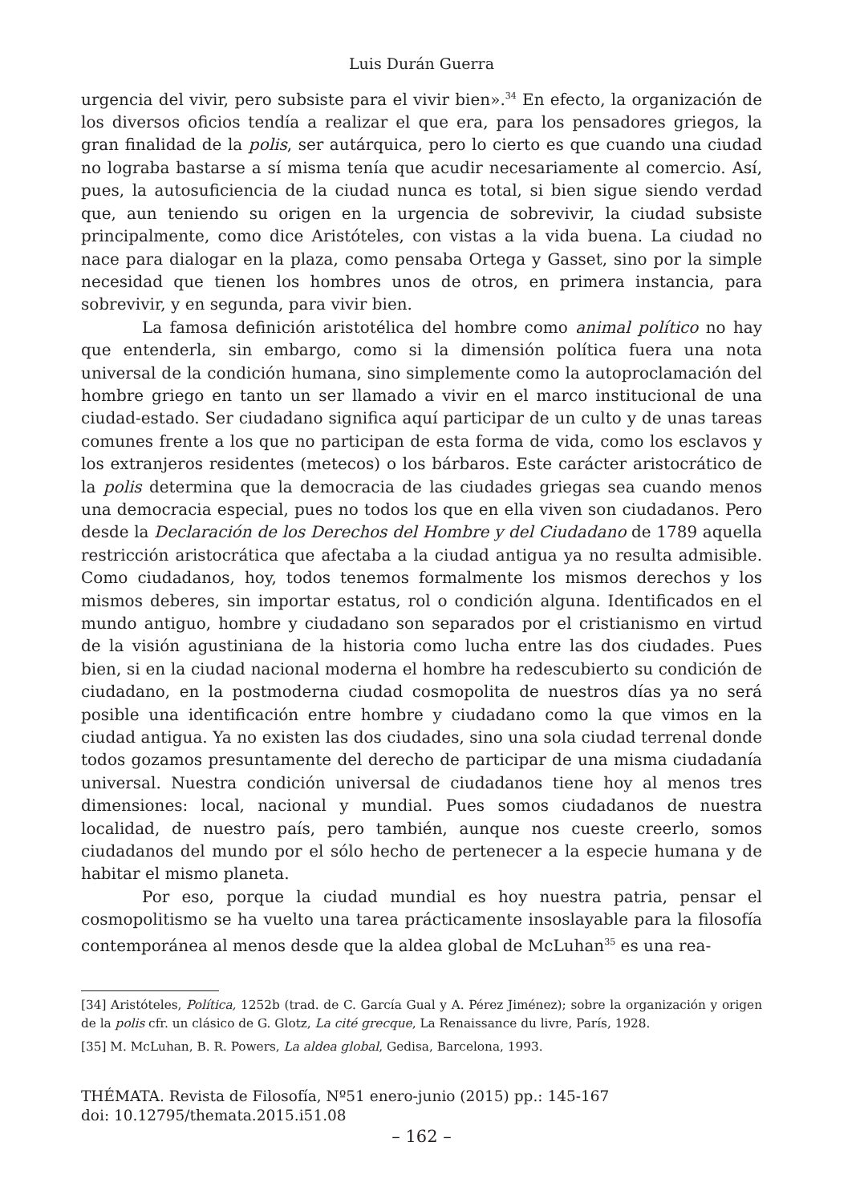Luis Durán Guerra
urgencia del vivir, pero subsiste para el vivir bien».<sup>34</sup> En efecto, la organización de los diversos oficios tendía a realizar el que era, para los pensadores griegos, la gran finalidad de la polis, ser autárquica, pero lo cierto es que cuando una ciudad no lograba bastarse a sí misma tenía que acudir necesariamente al comercio. Así, pues, la autosuficiencia de la ciudad nunca es total, si bien sigue siendo verdad que, aun teniendo su origen en la urgencia de sobrevivir, la ciudad subsiste principalmente, como dice Aristóteles, con vistas a la vida buena. La ciudad no nace para dialogar en la plaza, como pensaba Ortega y Gasset, sino por la simple necesidad que tienen los hombres unos de otros, en primera instancia, para sobrevivir, y en segunda, para vivir bien.
La famosa definición aristotélica del hombre como animal político no hay que entenderla, sin embargo, como si la dimensión política fuera una nota universal de la condición humana, sino simplemente como la autoproclamación del hombre griego en tanto un ser llamado a vivir en el marco institucional de una ciudad-estado. Ser ciudadano significa aquí participar de un culto y de unas tareas comunes frente a los que no participan de esta forma de vida, como los esclavos y los extranjeros residentes (metecos) o los bárbaros. Este carácter aristocrático de la polis determina que la democracia de las ciudades griegas sea cuando menos una democracia especial, pues no todos los que en ella viven son ciudadanos. Pero desde la Declaración de los Derechos del Hombre y del Ciudadano de 1789 aquella restricción aristocrática que afectaba a la ciudad antigua ya no resulta admisible. Como ciudadanos, hoy, todos tenemos formalmente los mismos derechos y los mismos deberes, sin importar estatus, rol o condición alguna. Identificados en el mundo antiguo, hombre y ciudadano son separados por el cristianismo en virtud de la visión agustiniana de la historia como lucha entre las dos ciudades. Pues bien, si en la ciudad nacional moderna el hombre ha redescubierto su condición de ciudadano, en la postmoderna ciudad cosmopolita de nuestros días ya no será posible una identificación entre hombre y ciudadano como la que vimos en la ciudad antigua. Ya no existen las dos ciudades, sino una sola ciudad terrenal donde todos gozamos presuntamente del derecho de participar de una misma ciudadanía universal. Nuestra condición universal de ciudadanos tiene hoy al menos tres dimensiones: local, nacional y mundial. Pues somos ciudadanos de nuestra localidad, de nuestro país, pero también, aunque nos cueste creerlo, somos ciudadanos del mundo por el sólo hecho de pertenecer a la especie humana y de habitar el mismo planeta.
Por eso, porque la ciudad mundial es hoy nuestra patria, pensar el cosmopolitismo se ha vuelto una tarea prácticamente insoslayable para la filosofía contemporánea al menos desde que la aldea global de McLuhan<sup>35</sup> es una rea-
[34] Aristóteles, Política, 1252b (trad. de C. García Gual y A. Pérez Jiménez); sobre la organización y origen de la polis cfr. un clásico de G. Glotz, La cité grecque, La Renaissance du livre, París, 1928.
[35] M. McLuhan, B. R. Powers, La aldea global, Gedisa, Barcelona, 1993.
THÉMATA. Revista de Filosofía, Nº51 enero-junio (2015) pp.: 145-167
doi: 10.12795/themata.2015.i51.08
– 162 –